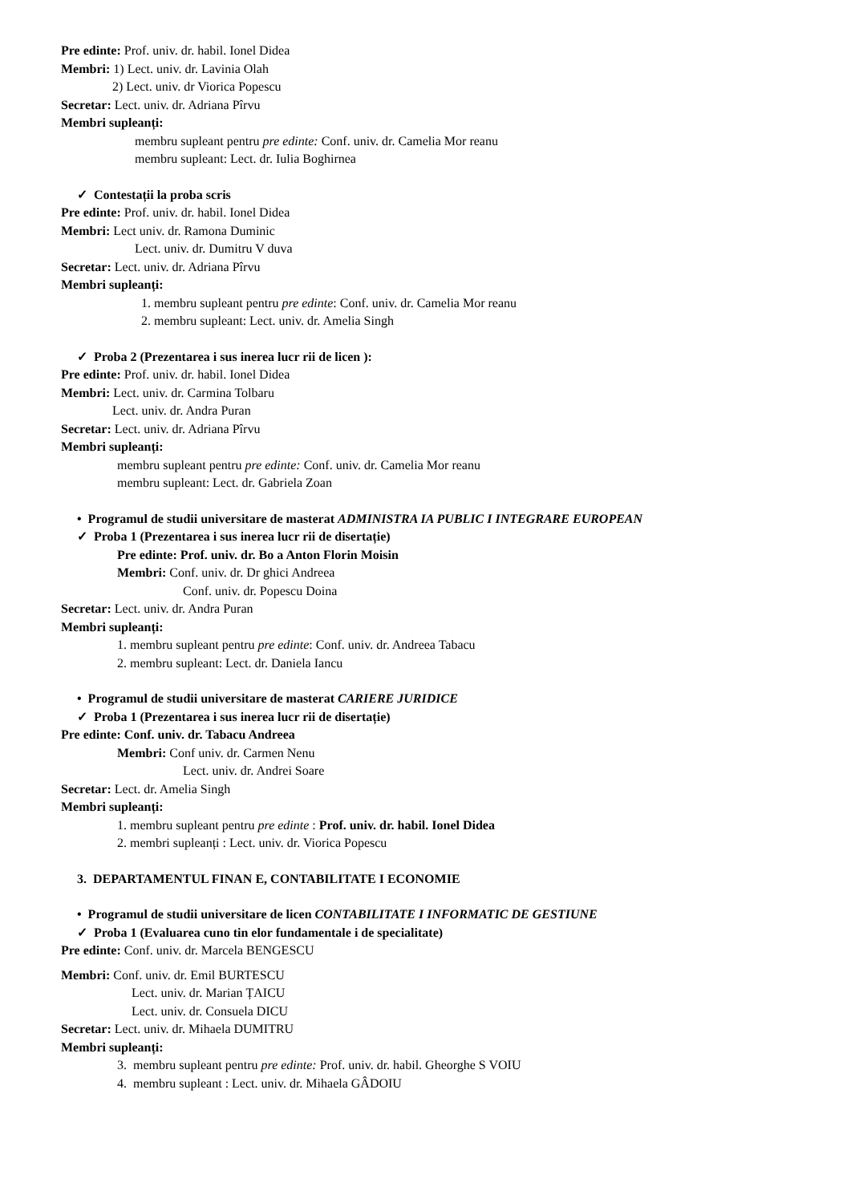Pre edinte: Prof. univ. dr. habil. Ionel Didea
Membri: 1) Lect. univ. dr. Lavinia Olah
2) Lect. univ. dr Viorica Popescu
Secretar: Lect. univ. dr. Adriana Pîrvu
Membri supleanți:
membru supleant pentru pre edinte: Conf. univ. dr. Camelia Mor reanu
membru supleant: Lect. dr. Iulia Boghirnea
✓ Contestații la proba scris
Pre edinte: Prof. univ. dr. habil. Ionel Didea
Membri: Lect univ. dr. Ramona Duminic
Lect. univ. dr. Dumitru V duva
Secretar: Lect. univ. dr. Adriana Pîrvu
Membri supleanți:
1. membru supleant pentru pre edinte: Conf. univ. dr. Camelia Mor reanu
2. membru supleant: Lect. univ. dr. Amelia Singh
✓ Proba 2 (Prezentarea i sus inerea lucr rii de licen ):
Pre edinte: Prof. univ. dr. habil. Ionel Didea
Membri: Lect. univ. dr. Carmina Tolbaru
Lect. univ. dr. Andra Puran
Secretar: Lect. univ. dr. Adriana Pîrvu
Membri supleanți:
membru supleant pentru pre edinte: Conf. univ. dr. Camelia Mor reanu
membru supleant: Lect. dr. Gabriela Zoan
• Programul de studii universitare de masterat ADMINISTRA IA PUBLIC I INTEGRARE EUROPEAN
✓ Proba 1 (Prezentarea i sus inerea lucr rii de disertație)
Pre edinte: Prof. univ. dr. Bo a Anton Florin Moisin
Membri: Conf. univ. dr. Dr ghici Andreea
Conf. univ. dr. Popescu Doina
Secretar: Lect. univ. dr. Andra Puran
Membri supleanți:
1. membru supleant pentru pre edinte: Conf. univ. dr. Andreea Tabacu
2. membru supleant: Lect. dr. Daniela Iancu
• Programul de studii universitare de masterat CARIERE JURIDICE
✓ Proba 1 (Prezentarea i sus inerea lucr rii de disertație)
Pre edinte: Conf. univ. dr. Tabacu Andreea
Membri: Conf univ. dr. Carmen Nenu
Lect. univ. dr. Andrei Soare
Secretar: Lect. dr. Amelia Singh
Membri supleanți:
1. membru supleant pentru pre edinte : Prof. univ. dr. habil. Ionel Didea
2. membri supleanți : Lect. univ. dr. Viorica Popescu
3. DEPARTAMENTUL FINAN E, CONTABILITATE I ECONOMIE
• Programul de studii universitare de licen CONTABILITATE I INFORMATIC DE GESTIUNE
✓ Proba 1 (Evaluarea cuno tin elor fundamentale i de specialitate)
Pre edinte: Conf. univ. dr. Marcela BENGESCU
Membri: Conf. univ. dr. Emil BURTESCU
Lect. univ. dr. Marian ȚAICU
Lect. univ. dr. Consuela DICU
Secretar: Lect. univ. dr. Mihaela DUMITRU
Membri supleanți:
3. membru supleant pentru pre edinte: Prof. univ. dr. habil. Gheorghe S VOIU
4. membru supleant : Lect. univ. dr. Mihaela GÂDOIU